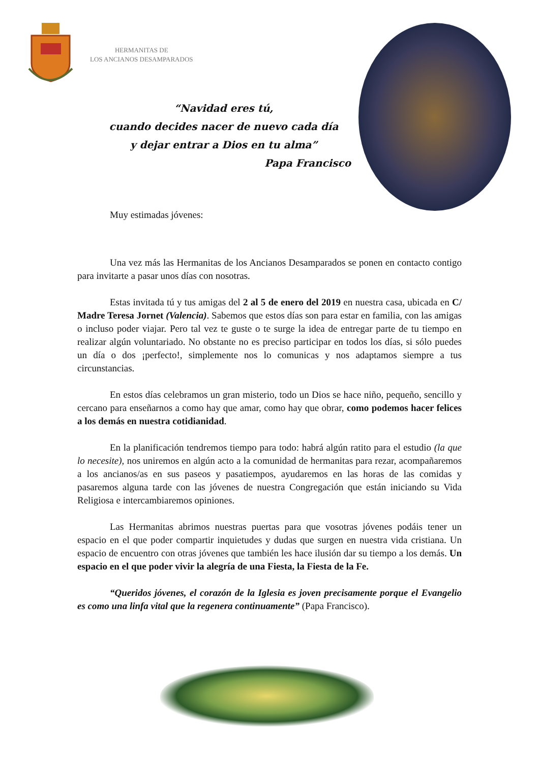HERMANITAS DE
LOS ANCIANOS DESAMPARADOS
“Navidad eres tú,
cuando decides nacer de nuevo cada día
y dejar entrar a Dios en tu alma”
Papa Francisco
Muy estimadas jóvenes:
Una vez más las Hermanitas de los Ancianos Desamparados se ponen en contacto contigo para invitarte a pasar unos días con nosotras.
Estas invitada tú y tus amigas del 2 al 5 de enero del 2019 en nuestra casa, ubicada en C/ Madre Teresa Jornet (Valencia). Sabemos que estos días son para estar en familia, con las amigas o incluso poder viajar. Pero tal vez te guste o te surge la idea de entregar parte de tu tiempo en realizar algún voluntariado. No obstante no es preciso participar en todos los días, si sólo puedes un día o dos ¡perfecto!, simplemente nos lo comunicas y nos adaptamos siempre a tus circunstancias.
En estos días celebramos un gran misterio, todo un Dios se hace niño, pequeño, sencillo y cercano para enseñarnos a como hay que amar, como hay que obrar, como podemos hacer felices a los demás en nuestra cotidianidad.
En la planificación tendremos tiempo para todo: habrá algún ratito para el estudio (la que lo necesite), nos uniremos en algún acto a la comunidad de hermanitas para rezar, acompañaremos a los ancianos/as en sus paseos y pasatiempos, ayudaremos en las horas de las comidas y pasaremos alguna tarde con las jóvenes de nuestra Congregación que están iniciando su Vida Religiosa e intercambiaremos opiniones.
Las Hermanitas abrimos nuestras puertas para que vosotras jóvenes podáis tener un espacio en el que poder compartir inquietudes y dudas que surgen en nuestra vida cristiana. Un espacio de encuentro con otras jóvenes que también les hace ilusión dar su tiempo a los demás. Un espacio en el que poder vivir la alegría de una Fiesta, la Fiesta de la Fe.
“Queridos jóvenes, el corazón de la Iglesia es joven precisamente porque el Evangelio es como una linfa vital que la regenera continuamente” (Papa Francisco).